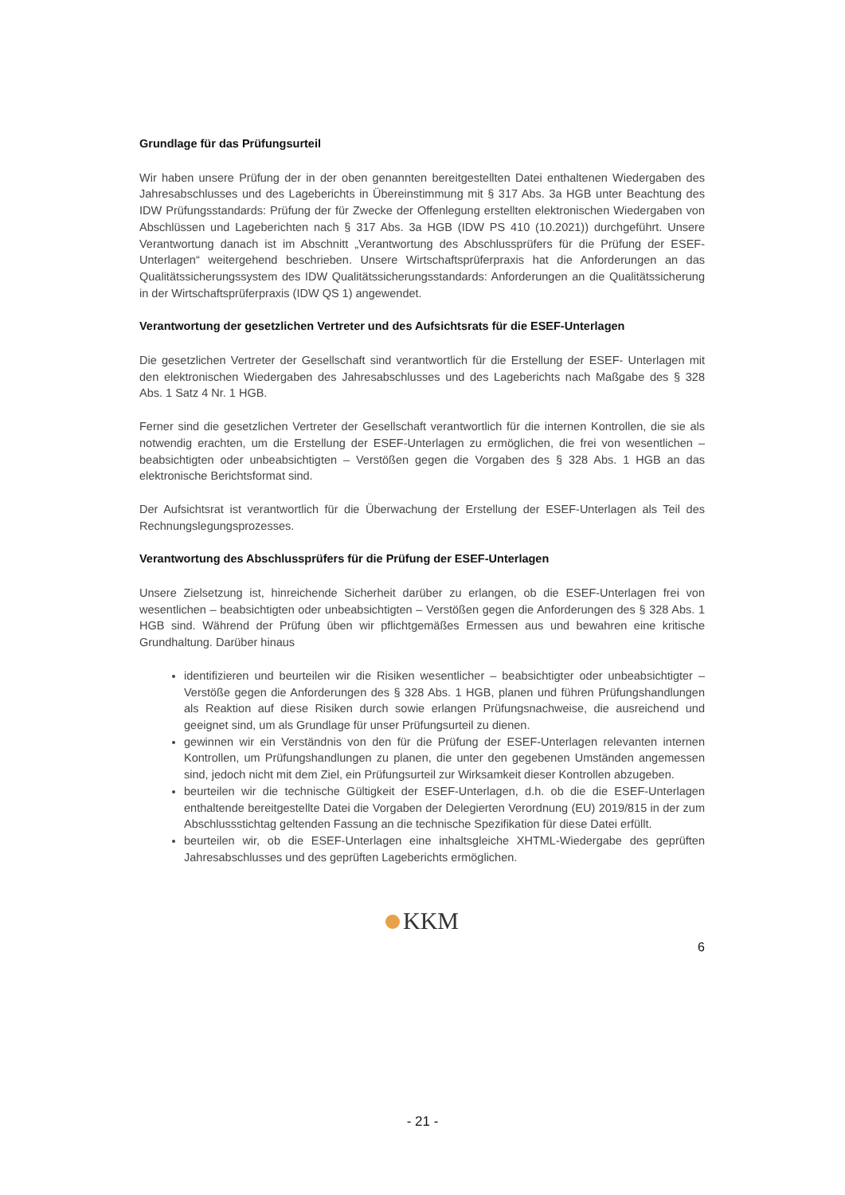Grundlage für das Prüfungsurteil
Wir haben unsere Prüfung der in der oben genannten bereitgestellten Datei enthaltenen Wiedergaben des Jahresabschlusses und des Lageberichts in Übereinstimmung mit § 317 Abs. 3a HGB unter Beachtung des IDW Prüfungsstandards: Prüfung der für Zwecke der Offenlegung erstellten elektronischen Wiedergaben von Abschlüssen und Lageberichten nach § 317 Abs. 3a HGB (IDW PS 410 (10.2021)) durchgeführt. Unsere Verantwortung danach ist im Abschnitt „Verantwortung des Abschlussprüfers für die Prüfung der ESEF-Unterlagen“ weitergehend beschrieben. Unsere Wirtschaftsprüferpraxis hat die Anforderungen an das Qualitätssicherungssystem des IDW Qualitätssicherungsstandards: Anforderungen an die Qualitätssicherung in der Wirtschaftsprüferpraxis (IDW QS 1) angewendet.
Verantwortung der gesetzlichen Vertreter und des Aufsichtsrats für die ESEF-Unterlagen
Die gesetzlichen Vertreter der Gesellschaft sind verantwortlich für die Erstellung der ESEF- Unterlagen mit den elektronischen Wiedergaben des Jahresabschlusses und des Lageberichts nach Maßgabe des § 328 Abs. 1 Satz 4 Nr. 1 HGB.
Ferner sind die gesetzlichen Vertreter der Gesellschaft verantwortlich für die internen Kontrollen, die sie als notwendig erachten, um die Erstellung der ESEF-Unterlagen zu ermöglichen, die frei von wesentlichen – beabsichtigten oder unbeabsichtigten – Verstößen gegen die Vorgaben des § 328 Abs. 1 HGB an das elektronische Berichtsformat sind.
Der Aufsichtsrat ist verantwortlich für die Überwachung der Erstellung der ESEF-Unterlagen als Teil des Rechnungslegungsprozesses.
Verantwortung des Abschlussprüfers für die Prüfung der ESEF-Unterlagen
Unsere Zielsetzung ist, hinreichende Sicherheit darüber zu erlangen, ob die ESEF-Unterlagen frei von wesentlichen – beabsichtigten oder unbeabsichtigten – Verstößen gegen die Anforderungen des § 328 Abs. 1 HGB sind. Während der Prüfung üben wir pflichtgemäßes Ermessen aus und bewahren eine kritische Grundhaltung. Darüber hinaus
identifizieren und beurteilen wir die Risiken wesentlicher – beabsichtigter oder unbeabsichtigter – Verstöße gegen die Anforderungen des § 328 Abs. 1 HGB, planen und führen Prüfungshandlungen als Reaktion auf diese Risiken durch sowie erlangen Prüfungsnachweise, die ausreichend und geeignet sind, um als Grundlage für unser Prüfungsurteil zu dienen.
gewinnen wir ein Verständnis von den für die Prüfung der ESEF-Unterlagen relevanten internen Kontrollen, um Prüfungshandlungen zu planen, die unter den gegebenen Umständen angemessen sind, jedoch nicht mit dem Ziel, ein Prüfungsurteil zur Wirksamkeit dieser Kontrollen abzugeben.
beurteilen wir die technische Gültigkeit der ESEF-Unterlagen, d.h. ob die die ESEF-Unterlagen enthaltende bereitgestellte Datei die Vorgaben der Delegierten Verordnung (EU) 2019/815 in der zum Abschlussstichtag geltenden Fassung an die technische Spezifikation für diese Datei erfüllt.
beurteilen wir, ob die ESEF-Unterlagen eine inhaltsgleiche XHTML-Wiedergabe des geprüften Jahresabschlusses und des geprüften Lageberichts ermöglichen.
KKM
6
- 21 -